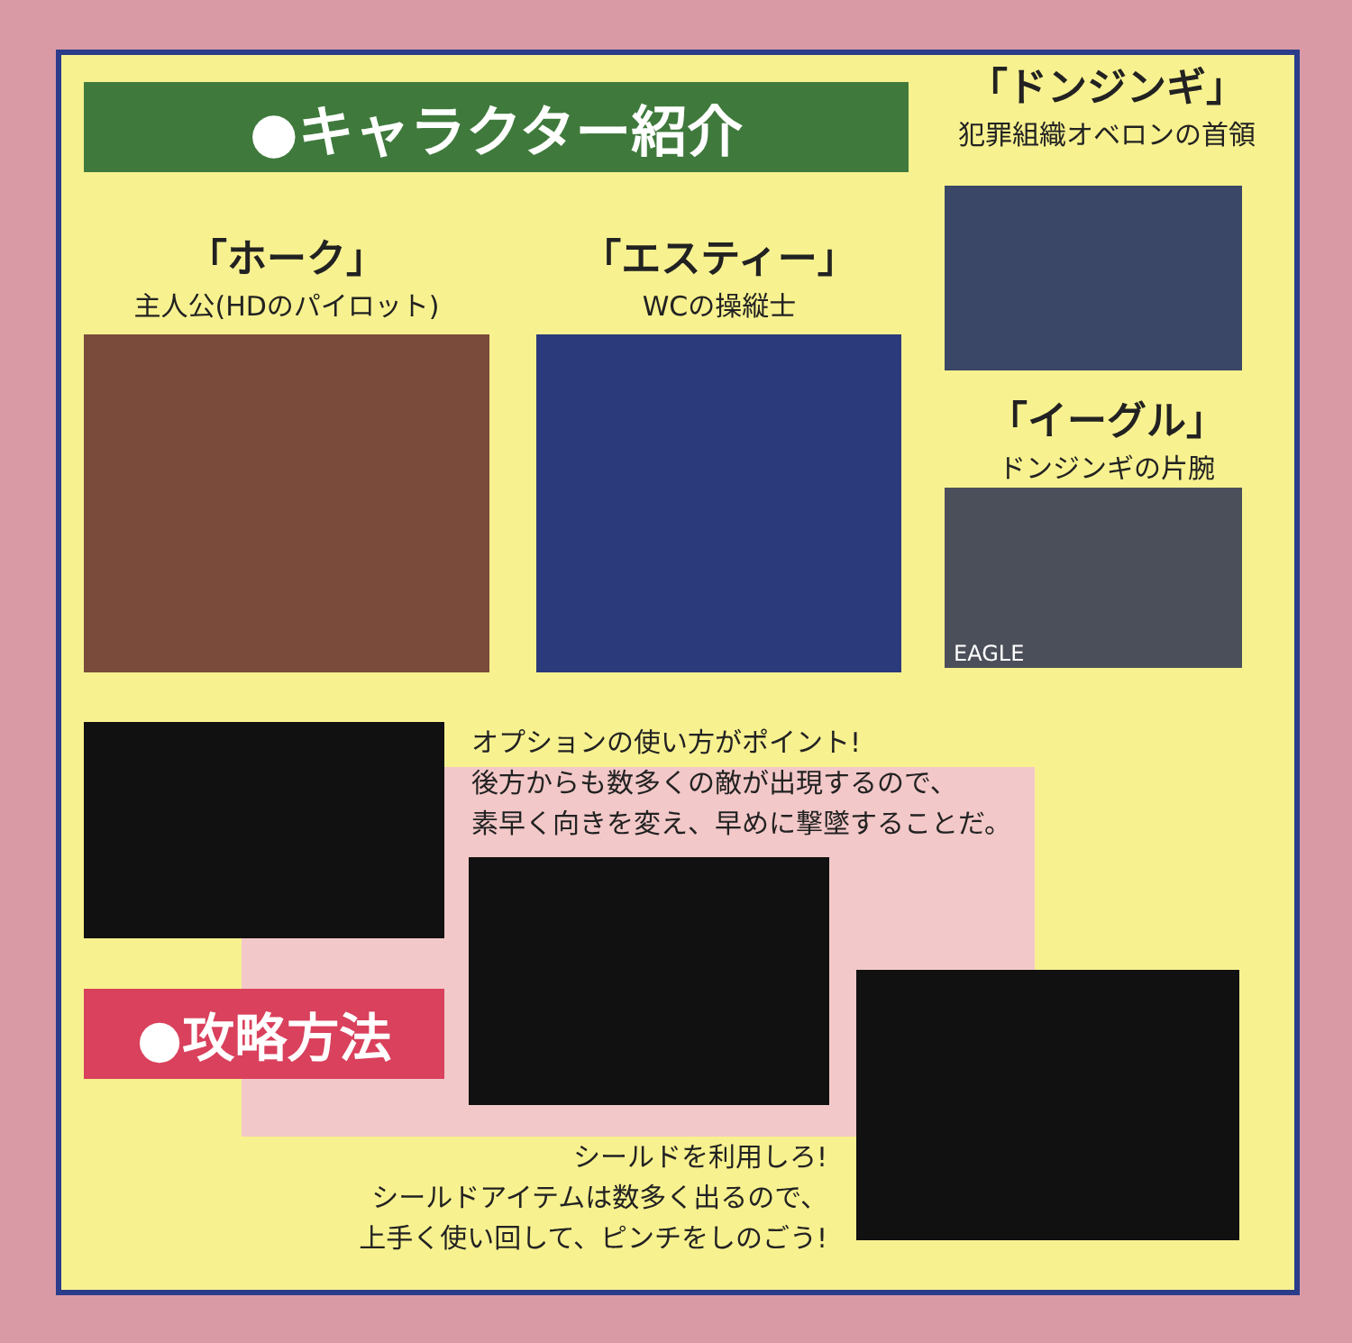●キャラクター紹介
「ドンジンギ」
犯罪組織オベロンの首領
「イーグル」
ドンジンギの片腕
EAGLE
「ホーク」
主人公(HDのパイロット)
「エスティー」
WCの操縦士
オプションの使い方がポイント!
後方からも数多くの敵が出現するので、
素早く向きを変え、早めに撃墜することだ。
●攻略方法
シールドを利用しろ!
シールドアイテムは数多く出るので、
上手く使い回して、ピンチをしのごう!